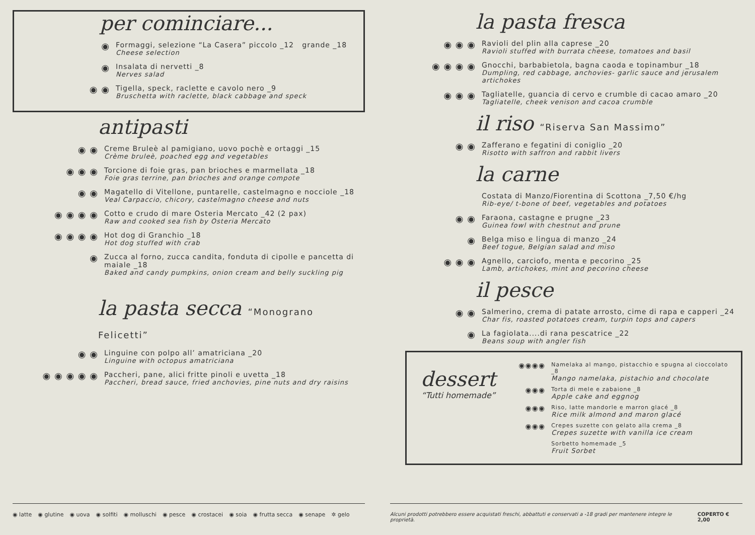per cominciare...
◉
Formaggi, selezione “La Casera” piccolo _12 grande _18
Cheese selection
◉
Insalata di nervetti _8
Nerves salad
◉ ◉
Tigella, speck, raclette e cavolo nero _9
Bruschetta with raclette, black cabbage and speck
antipasti
◉ ◉
Creme Bruleè al pamigiano, uovo pochè e ortaggi _15
Crème bruleè, poached egg and vegetables
◉ ◉ ◉
Torcione di foie gras, pan brioches e marmellata _18
Foie gras terrine, pan brioches and orange compote
◉ ◉
Magatello di Vitellone, puntarelle, castelmagno e nocciole _18
Veal Carpaccio, chicory, castelmagno cheese and nuts
◉ ◉ ◉ ◉
Cotto e crudo di mare Osteria Mercato _42 (2 pax)
Raw and cooked sea fish by Osteria Mercato
◉ ◉ ◉ ◉
Hot dog di Granchio _18
Hot dog stuffed with crab
◉
Zucca al forno, zucca candita, fonduta di cipolle e pancetta di maiale _18
Baked and candy pumpkins, onion cream and belly suckling pig
la pasta secca “Monograno Felicetti”
◉ ◉
Linguine con polpo all’ amatriciana _20
Linguine with octopus amatriciana
◉ ◉ ◉ ◉ ◉
Paccheri, pane, alici fritte pinoli e uvetta _18
Paccheri, bread sauce, fried anchovies, pine nuts and dry raisins
la pasta fresca
◉ ◉ ◉
Ravioli del plin alla caprese _20
Ravioli stuffed with burrata cheese, tomatoes and basil
◉ ◉ ◉ ◉
Gnocchi, barbabietola, bagna caoda e topinambur _18
Dumpling, red cabbage, anchovies- garlic sauce and jerusalem artichokes
◉ ◉ ◉
Tagliatelle, guancia di cervo e crumble di cacao amaro _20
Tagliatelle, cheek venison and cacoa crumble
il riso “Riserva San Massimo”
◉ ◉
Zafferano e fegatini di coniglio _20
Risotto with saffron and rabbit livers
la carne
Costata di Manzo/Fiorentina di Scottona _7,50 €/hg
Rib-eye/ t-bone of beef, vegetables and potatoes
◉ ◉
Faraona, castagne e prugne _23
Guinea fowl with chestnut and prune
◉
Belga miso e lingua di manzo _24
Beef togue, Belgian salad and miso
◉ ◉ ◉
Agnello, carciofo, menta e pecorino _25
Lamb, artichokes, mint and pecorino cheese
il pesce
◉ ◉
Salmerino, crema di patate arrosto, cime di rapa e capperi _24
Char fis, roasted potatoes cream, turpin tops and capers
◉
La fagiolata....di rana pescatrice _22
Beans soup with angler fish
dessert
“Tutti homemade”
◉◉◉◉
Namelaka al mango, pistacchio e spugna al cioccolato _8
Mango namelaka, pistachio and chocolate
◉◉◉
Torta di mele e zabaione _8
Apple cake and eggnog
◉◉◉
Riso, latte mandorle e marron glacé _8
Rice milk almond and maron glacé
◉◉◉
Crepes suzette con gelato alla crema _8
Crepes suzette with vanilla ice cream
Sorbetto homemade _5
Fruit Sorbet
◉ latte ◉ glutine ◉ uova ◉ solfiti ◉ molluschi ◉ pesce ◉ crostacei ◉ soia ◉ frutta secca ◉ senape ✲ gelo Alcuni prodotti potrebbero essere acquistati freschi, abbattuti e conservati a -18 gradi per mantenere integre le proprietà. COPERTO € 2,00